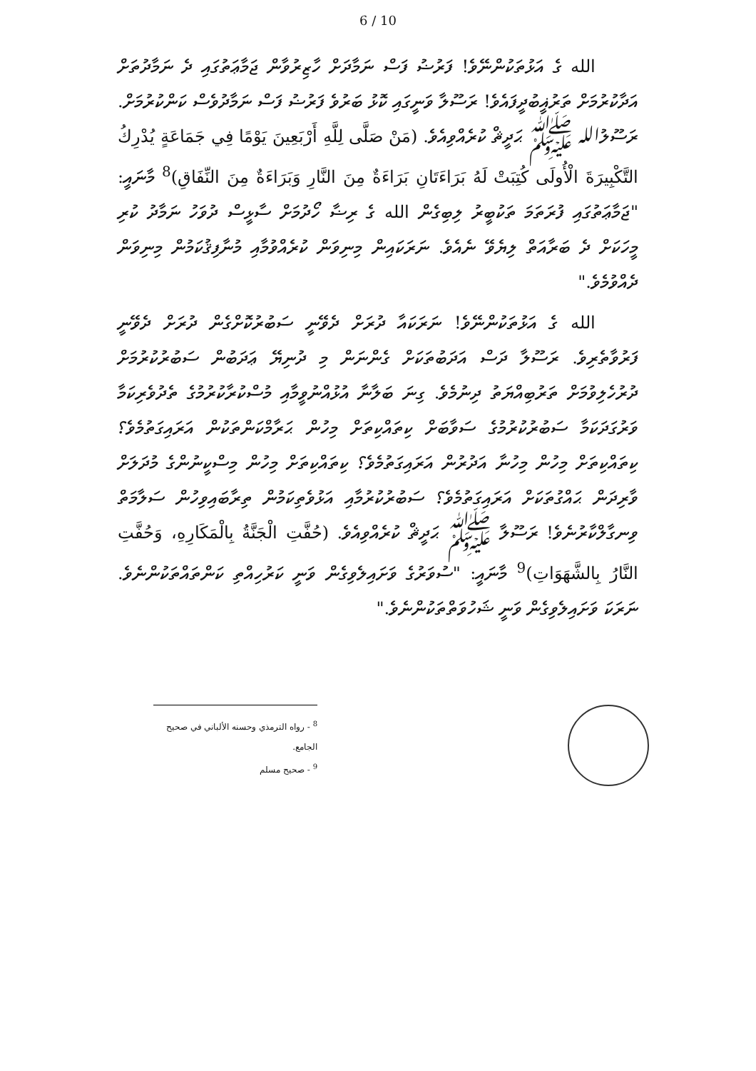6 / 10
الله ގެ އަޅުތަކުންނޭވެ! ފަރުޟު ފަސް ނަމާދަށް ހާޒިރުވާން ޖަމާޢަތުގައި ދެ ނަމާދުތަށް އަދާކުރުމަށް ތަރުޣީބުދީފައެވެ! ރަސޫލާ ވަނީގައި ކޮޅު ބަރުވެ ފަރުޟު ފަސް ނަމާދުވެސް ކަންކުރުމަށް. ރަސޫލުالله ﷺ ޙަދީޘް ކުރެއްވިއެވެ. (مَنْ صَلَّى لِلَّهِ أَرْبَعِينَ يَوْمًا فِي جَمَاعَةٍ يُدْرِكُ التَّكْبِيرَةَ الْأُولَى كُتِبَتْ لَهُ بَرَاءَتَانِ بَرَاءَةٌ مِنَ النَّارِ وَبَرَاءَةٌ مِنَ النِّفَاقِ)<sup>8</sup> މާނައީ: "ޖަމާޢަތުގައި ފުރަތަމަ ތަކުބީރު ލިބިގެން الله ގެ ރިޟާ ހޯދުމަށް ސާޅީސް ދުވަހު ނަމާދު ކުރި މީހަކަށް ދެ ބަރާއަތް ލިޔެވޭ ނެއެވެ. ނަރަކައިން މިނިވަން ކުރެއްވުމާއި މުނާފިޤުކަމުން މިނިވަން ދެއްވުމެވެ."
الله ގެ އަޅުތަކުންނޭވެ! ނަރަކައާ ދުރަށް ދެވޭނީ ސަބުރުކޮށްގެން ދުރަށް ދެވޭނީ ފަރުވާތެރިވެ. ރަސޫލާ ދަސް އަދަބުތަކަށް ގެންނަން މި ދުނިޔޭ ޢަދަބުން ސަބުރުކުރުމަށް ދުރުހެލިވުމަށް ތަރުބިއްޔަތު ދިނުމެވެ. ގިނަ ބަލާނާ އުޅުއްނުވީމާއި މުސްކުރާކުރުމުގެ ތެދުވެރިކަމާ ވަރުގަދަކަމާ ސަބުރުކުރުމުގެ ސަވާބަށް ކިތައްކިތަށް މިހުން ޙަރާމްކަންތަކުން އަރައިގަތުމެވެ؟ ކިތައްކިތަށް މިހުން މިހުނާ އަދުރުން އަރައިގަތުމެވެ؟ ކިތައްކިތަށް މިހުން މިސްކީނުންގެ މުދަލަށް ވާރިދަން ޙައްގުތަކަށް އަރައިގަތުމެވެ؟ ސަބުރުކުރުމާއި އަޅުވެތިކަމުން ތިރާބައިވިހުން ސަލާމަތް ވިނގާލްކާރުނެވެ! ރަސޫލާ ﷺ ޙަދީޘް ކުރެއްވިއެވެ. (حُفَّتِ الْجَنَّةُ بِالْمَكَارِهِ، وَحُفَّتِ النَّارُ بِالشَّهَوَاتِ)<sup>9</sup> މާނައީ: "ސުވަރުގެ ވަށައިލެވިގެން ވަނީ ކަރުހިއްތި ކަންތައްތަކުންނެވެ. ނަރަކަ ވަށައިލެވިގެން ވަނީ ޝަހުވަތްތަކުންނެވެ."
<sup>8</sup> - رواه الترمذي وحسنه الألباني في صحيح الجامع.
<sup>9</sup> - صحيح مسلم